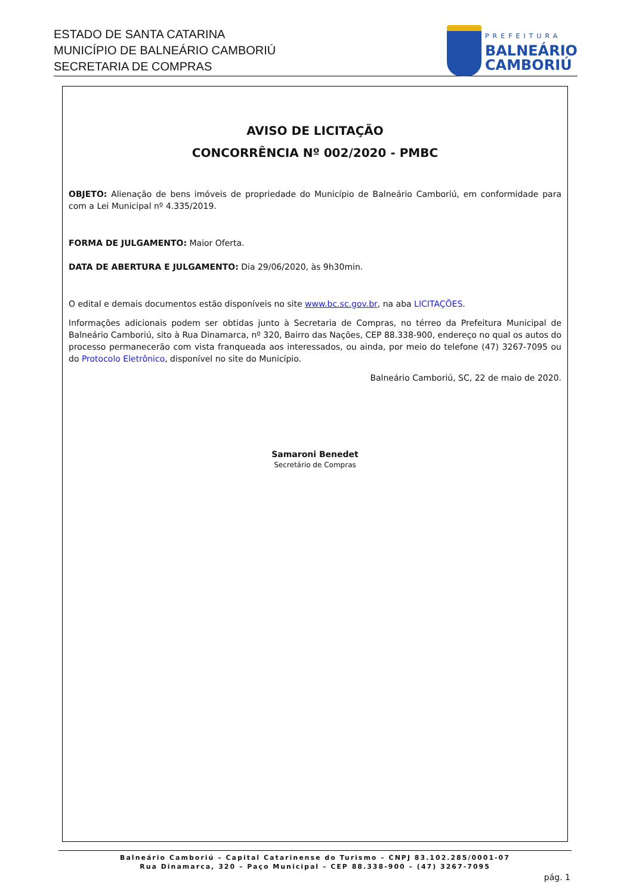ESTADO DE SANTA CATARINA
MUNICÍPIO DE BALNEÁRIO CAMBORIÚ
SECRETARIA DE COMPRAS
PREFEITURA
BALNEÁRIO
CAMBORIÚ
AVISO DE LICITAÇÃO
CONCORRÊNCIA Nº 002/2020 - PMBC
OBJETO: Alienação de bens imóveis de propriedade do Município de Balneário Camboriú, em conformidade para com a Lei Municipal nº 4.335/2019.
FORMA DE JULGAMENTO: Maior Oferta.
DATA DE ABERTURA E JULGAMENTO: Dia 29/06/2020, às 9h30min.
O edital e demais documentos estão disponíveis no site www.bc.sc.gov.br, na aba LICITAÇÕES.
Informações adicionais podem ser obtidas junto à Secretaria de Compras, no térreo da Prefeitura Municipal de Balneário Camboriú, sito à Rua Dinamarca, nº 320, Bairro das Nações, CEP 88.338-900, endereço no qual os autos do processo permanecerão com vista franqueada aos interessados, ou ainda, por meio do telefone (47) 3267-7095 ou do Protocolo Eletrônico, disponível no site do Município.
Balneário Camboriú, SC, 22 de maio de 2020.
Samaroni Benedet
Secretário de Compras
Balneário Camboriú – Capital Catarinense do Turismo – CNPJ 83.102.285/0001-07
Rua Dinamarca, 320 – Paço Municipal – CEP 88.338-900 – (47) 3267-7095
pág. 1